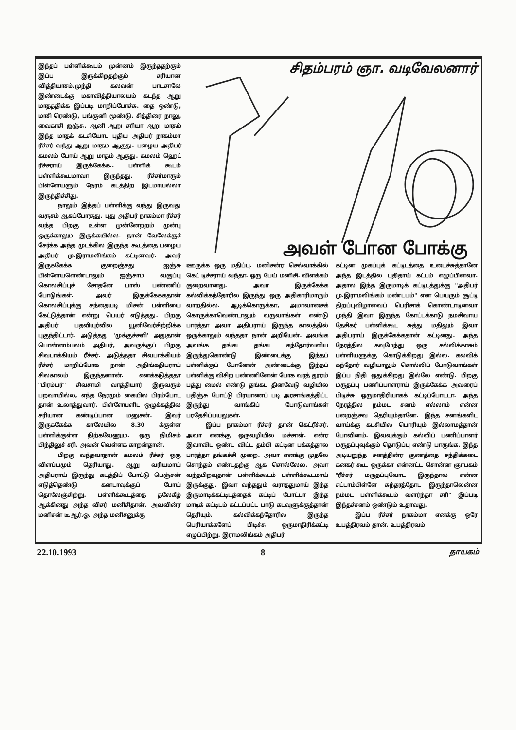இந்தப் பள்ளிக்கூடம் முன்னம் இருந்ததற்கும் இப்ப இருக்கிறதற்கும் சரியான வித்தியாசம்.முந்தி கலவன் பாடசாலே இண்டைக்கு மகாவித்தியாலயம் கடந்த ஆறு மாதத்திக்க இப்படி மாறிப்போச்சு. தை ஒண்டு, மாசி ரெண்டு, பங்குனி மூண்டு. சித்திரை நாலு, வைகாசி ஐஞ்சு, ஆனி ஆறு சரியா ஆறு மாதம் இந்த மாதக் கடசியோட புதிய அதிபர் நாகம்மா ரீச்சர் வந்து ஆறு மாதம் ஆகுது. பழைய அதிபர் கமலம் போய் ஆறு மாதம் ஆகுது. கமலம் ஹெட் ரீச்சராய் இருக்கேக்க.. பள்ளிக் கூடம் பள்ளிக்கூடமாவா இருந்தது. ரீச்சர்மாரும் பிள்ளேயளும் நேரம் கடத்திற இடமாயல்லா இருந்திச்சிது.
நாலும் இந்தப் பள்ளிக்கு வந்து இருவது வருசம் ஆகப்போகுது. புது அதிபர் நாகம்மா ரீச்சர் வந்த பிறகு உள்ள முன்னேற்றம் முன்பு ஒருக்காலும் இருக்கயில்ல. நான் வேலேக்குச் சேர்க்க அந்த முடக்கில இருந்த கூடத்தை பழைய அதிபர் மு.இராமலிங்கம் கட்டினவர். அவர் இருக்கேக்க குறைஞ்சது ஐஞ்சு பிள்ளேயளெண்டாலும் ஐஞ்சாம் வகுப்பு கொலசிப்புச் சோதனே பாஸ் பண்ணிப் போடுங்கள். அவர் இருக்கேக்கதான் கொலசிப்புக்கு சந்தையடி மிசன் பள்ளியை கேட்டுத்தான் என்று பெயர் எடுத்தது. பிறகு அதிபர் பதவியுர்வில யூனிவேர்சிற்றிக்க புகுந்திட்டார். அடுத்தது 'முக்குச்சளி' அதுதான் பொன்னம்பலம் அதிபர், அவருக்குப் பிறகு சிவபாக்கியம் ரீச்சர். அடுத்ததா சிவபாக்கியம் ரீச்சர் மாறிப்போக நான் அதிங்கதிபராய் சிலகாலம் இருந்தனான். எனக்கடுத்ததா "பிரம்பர்" சிவசாமி வாத்தியார் இருவரும் பறவாயில்ல, எந்த நேரமும் கையில பிரம்போட தான் உலாத்துவார். பிள்ளேயளிட ஒழுக்கத்தில சரியான கண்டிப்பான மனுசன். இவர் இருக்கேக்க காலேயில 8.30 க்குள்ள பள்ளிக்குள்ள நிற்கவேணும். ஒரு நிமிசம் பிந்திலுச் சரி. அவன் வெள்ளக் காறன்தான்.
பிறகு வந்தவாதான் கமலம் ரீச்சர் ஒரு விளப்பமும் தெரியாது. ஆறு வரியமாய் அதிபராய் இருந்து கடத்திப் போட்டு பெஞ்சன் எடுத்தெண்டு கனடாவுக்குப் போய் தொலேஞ்சிற்று. பள்ளிக்கூடத்தை தலேகீழ் ஆக்கினது அந்த விசர் மனிசிதான். அவவின்ர மனிசன் டீ.ஆர்.ஓ. அந்த மனிசனுக்கு
சிதம்பரம் ஞா. வடிவேலனார்
அவள் போன போக்கு
ஊருக்க ஒரு மதிப்பு. மனிசன்ர செல்வாக்கில் கெட் டிச்சராய் வந்தா. ஒரு பேய் மனிசி. விளக்கம் குறைவானது. அவா இருக்கேக்க கல்விக்கந்தோரில இருந்து ஒரு அதிகாரிமாரும் வாறதில்ல. ஆடிக்கொருக்கா, அமாவாசைக் கொருக்காவெண்டாலும் வருவாங்கள் எண்டு பார்த்தா அவா அதிபராய் இருந்த காலத்தில் ஒருக்காலும் வந்ததா நான் அறியேன். அவங்க அவங்க தங்கட தங்கட கந்தோர்வளிய இருந்துகொண்டு இண்டைக்கு இந்தப் பள்ளிக்குப் போனேன் அண்டைக்கு இந்தப் பள்ளிக்கு விசிற் பண்ணினேன் போக வரத் தூரம் பத்து மைல் எண்டு தங்கட தினவேடு வழியில பதிஞ்சு போட்டு பிரயாணப் படி அரசாங்கத்திட்ட இருந்து வாங்கிப் போடுவாங்கள் பரதேசிப்பயலுகள்.
இப்ப நாகம்மா ரீச்சர் தான் கெட்ரீச்சர். அவா எனக்கு ஒருவழியில மச்சாள். என்ர இவாவிட ஒண்ட விட்ட தம்பி கட்டின பக்கத்தால பார்த்தா தங்கச்சி முறை. அவா எனக்கு முதலே சொந்தம் எண்டதற்கு ஆக சொல்லேல. அவா வந்தபிறவுதான் பள்ளிக்கூடம் பள்ளிக்கூடமாய் இருக்குது. இவா வந்ததும் வராததுமாய் இந்த இருமாடிக்கட்டிடத்தைக் கட்டிப் போட்டா இந்த மாடிக் கட்டிடம் கட்டப்பட்ட பாடு கடவுளுக்குத்தான் தெரியும். கல்விக்கந்தோரில இருந்த பெரியாக்களேப் பிடிச்சு ஒருமாதிரிக்கட்டி எழுப்பிற்று. இராமலிங்கம் அதிபர்
கட்டின முகப்புக் கட்டிடத்தை உடைச்சுத்தானே அந்த இடத்தில புதிதாய் கட்டம் எழுப்பினவா. அதால இந்த இருமாடிக் கட்டிடத்துக்கு "அதிபர் மு.இராமலிங்கம் மண்டபம்" என பெயரும் சூட்டி திறப்புவிழாவைப் பெரிசாக் கொண்டாடினவா முந்தி இவா இருந்த கோட்டக்காடு நமசிவாய தேசிகர் பள்ளிக்கூட சுத்து மதிலும் இவா அதிபராய் இருக்கேக்கதான் கட்டினது. அந்த நேரத்தில கவுமேந்து ஒரு சல்லிக்காசும் பள்ளியளுக்கு கொடுக்கிறது இல்ல. கல்விக் கந்தோர் வழியாலும் சொல்லிப் போடுவாங்கள் இப்ப நிதி ஒதுக்கிறது இல்லே எண்டு. பிறகு மருதப்பு பணிப்பாளராய் இருக்கேக்க அவரைப் பிடிச்சு ஒருமாதிரியாகக் கட்டிப்போட்டா. அந்த நேரத்தில நம்மட சனம் எல்லாம் என்ன பறைஞ்சவ தெரியும்தானே. இந்த சனங்களிட வாய்க்கு கடசியில பொரியும் இல்லாமத்தான் போவினம். இவவுக்கும் கல்விப் பணிப்பாளர் மருதப்புவுக்கும் தொடுப்பு எண்டு பாருங்க. இந்த அடியறுந்த சனத்தின்ர குணத்தை சந்திக்கடை கனகர் கூட ஒருக்கா என்னட்ட சொன்ன ஞாபகம் "ரீச்சர் மருதப்புவோட இருந்தால் என்ன சட்டாம்பிள்ளே சுந்தரத்தோட இருந்தாலென்ன நம்மட பள்ளிக்கூடம் வளர்ந்தா சரி" இப்படி இந்தச்சனம் ஒண்டும் உதாவது.
இப்ப ரீச்சர் நாகம்மா எனக்கு ஒரே உபத்திரவம் தான். உபத்திரவம்
22.10.1993 8 தாயகம்